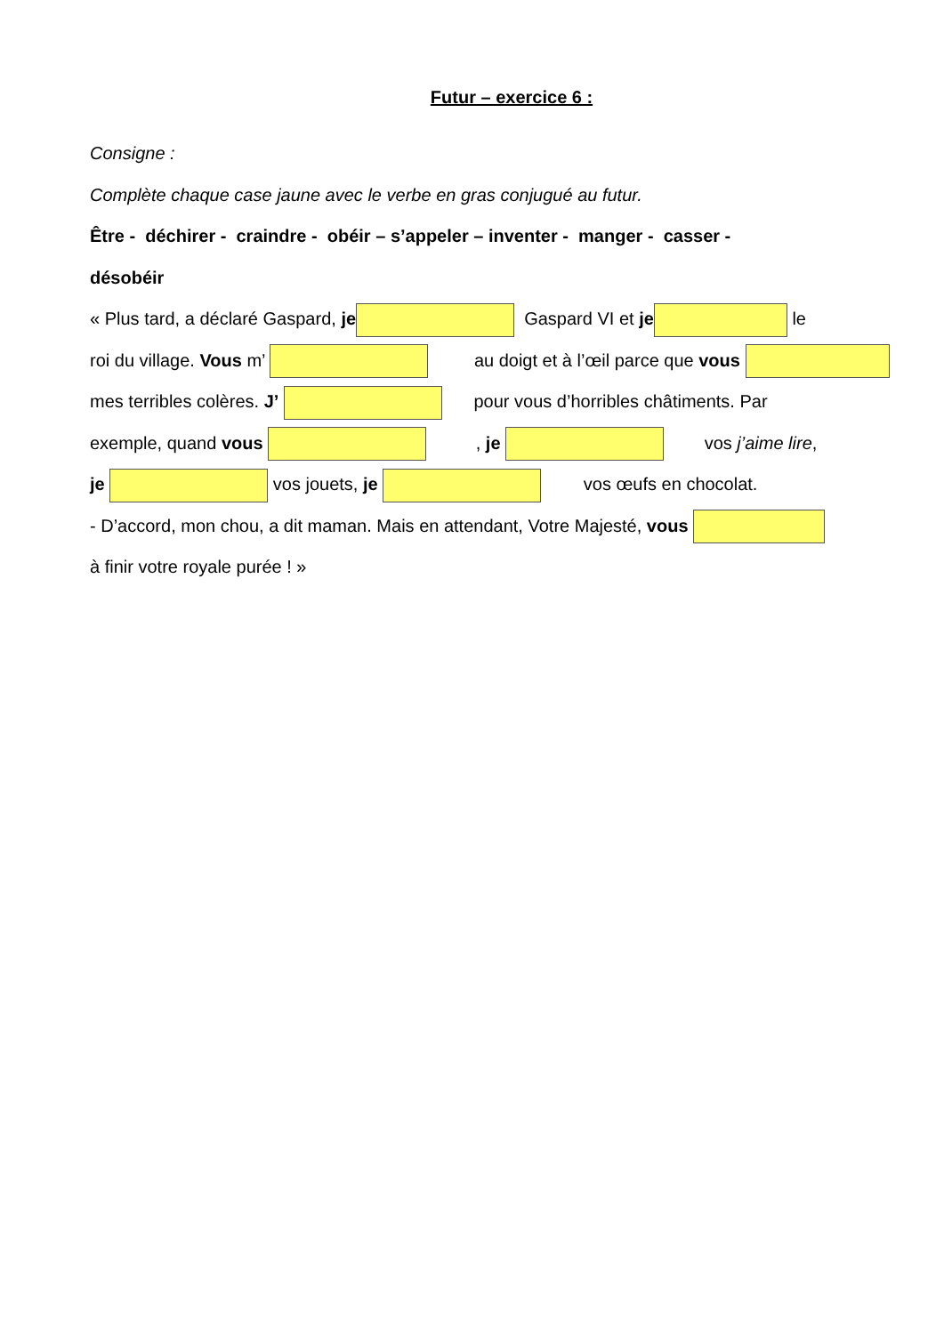Futur – exercice 6 :
Consigne :
Complète chaque case jaune avec le verbe en gras conjugué au futur.
Être - déchirer - craindre - obéir – s’appeler – inventer - manger - casser -
désobéir
« Plus tard, a déclaré Gaspard, je Gaspard VI et je le
roi du village. Vous m’ au doigt et à l’œil parce que vous
mes terribles colères. J’ pour vous d’horribles châtiments. Par
exemple, quand vous , je vos j’aime lire,
je vos jouets, je vos œufs en chocolat.
- D’accord, mon chou, a dit maman. Mais en attendant, Votre Majesté, vous
à finir votre royale purée ! »